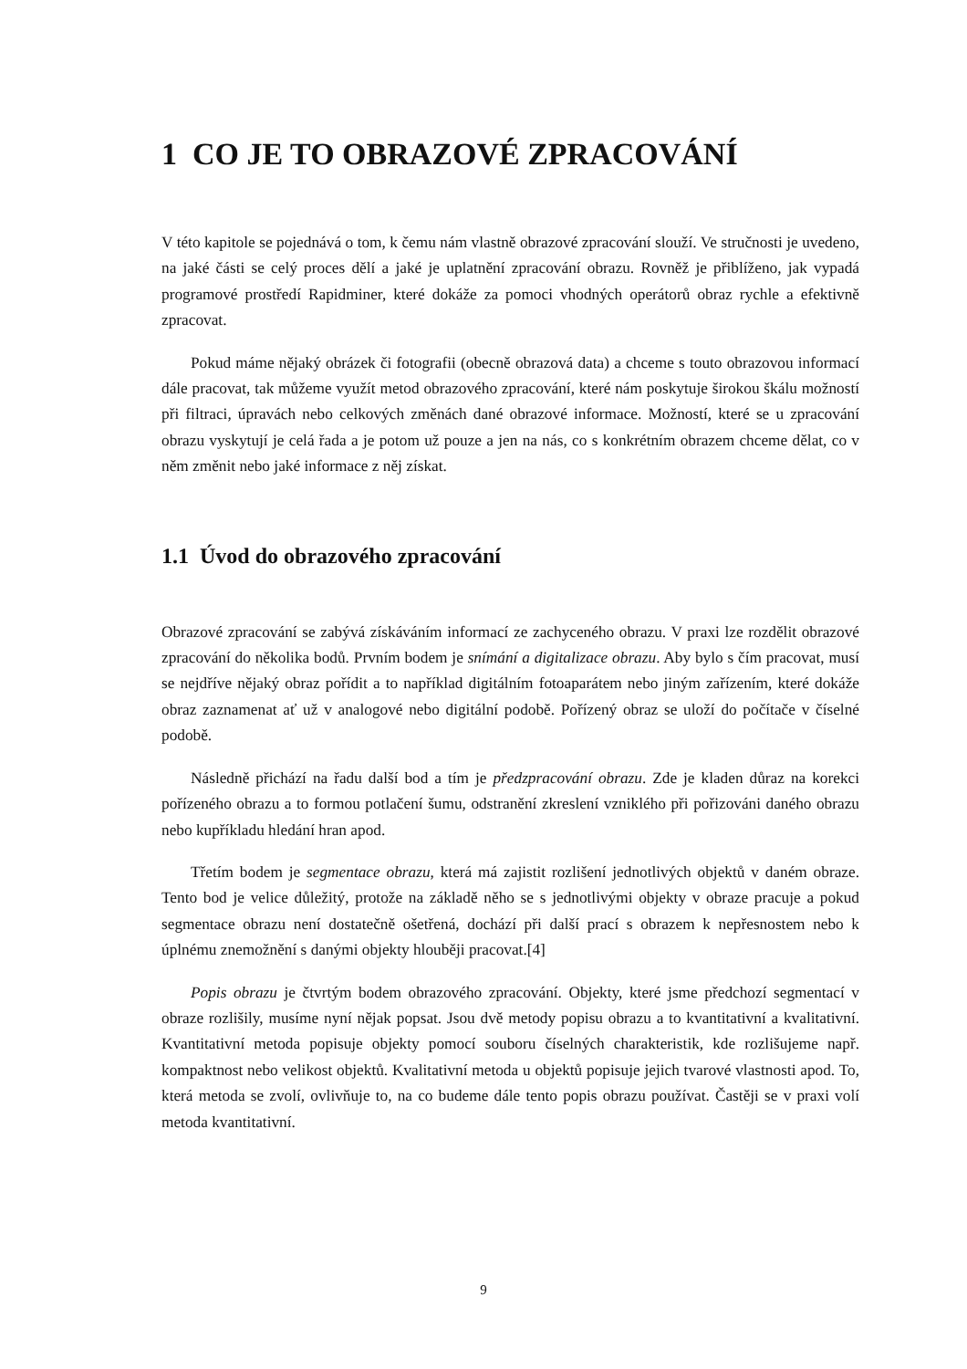1 CO JE TO OBRAZOVÉ ZPRACOVÁNÍ
V této kapitole se pojednává o tom, k čemu nám vlastně obrazové zpracování slouží. Ve stručnosti je uvedeno, na jaké části se celý proces dělí a jaké je uplatnění zpracování obrazu. Rovněž je přiblíženo, jak vypadá programové prostředí Rapidminer, které dokáže za pomoci vhodných operátorů obraz rychle a efektivně zpracovat.
Pokud máme nějaký obrázek či fotografii (obecně obrazová data) a chceme s touto obrazovou informací dále pracovat, tak můžeme využít metod obrazového zpracování, které nám poskytuje širokou škálu možností při filtraci, úpravách nebo celkových změnách dané obrazové informace. Možností, které se u zpracování obrazu vyskytují je celá řada a je potom už pouze a jen na nás, co s konkrétním obrazem chceme dělat, co v něm změnit nebo jaké informace z něj získat.
1.1 Úvod do obrazového zpracování
Obrazové zpracování se zabývá získáváním informací ze zachyceného obrazu. V praxi lze rozdělit obrazové zpracování do několika bodů. Prvním bodem je snímání a digitalizace obrazu. Aby bylo s čím pracovat, musí se nejdříve nějaký obraz pořídit a to například digitálním fotoaparátem nebo jiným zařízením, které dokáže obraz zaznamenat ať už v analogové nebo digitální podobě. Pořízený obraz se uloží do počítače v číselné podobě.
Následně přichází na řadu další bod a tím je předzpracování obrazu. Zde je kladen důraz na korekci pořízeného obrazu a to formou potlačení šumu, odstranění zkreslení vzniklého při pořizováni daného obrazu nebo kupříkladu hledání hran apod.
Třetím bodem je segmentace obrazu, která má zajistit rozlišení jednotlivých objektů v daném obraze. Tento bod je velice důležitý, protože na základě něho se s jednotlivými objekty v obraze pracuje a pokud segmentace obrazu není dostatečně ošetřená, dochází při další prací s obrazem k nepřesnostem nebo k úplnému znemožnění s danými objekty hlouběji pracovat.[4]
Popis obrazu je čtvrtým bodem obrazového zpracování. Objekty, které jsme předchozí segmentací v obraze rozlišily, musíme nyní nějak popsat. Jsou dvě metody popisu obrazu a to kvantitativní a kvalitativní. Kvantitativní metoda popisuje objekty pomocí souboru číselných charakteristik, kde rozlišujeme např. kompaktnost nebo velikost objektů. Kvalitativní metoda u objektů popisuje jejich tvarové vlastnosti apod. To, která metoda se zvolí, ovlivňuje to, na co budeme dále tento popis obrazu používat. Častěji se v praxi volí metoda kvantitativní.
9